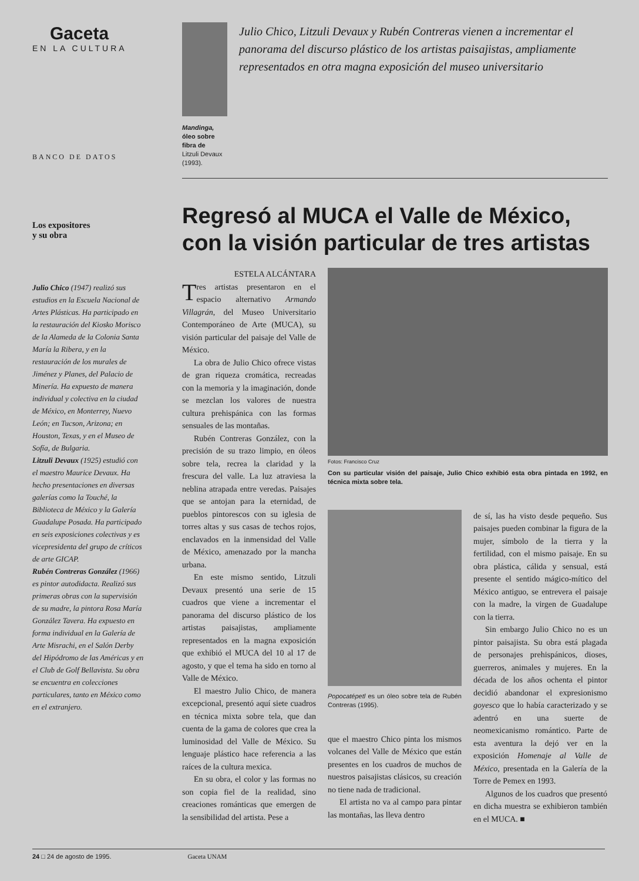Gaceta
EN LA CULTURA
BANCO DE DATOS
Los expositores
y su obra
Julio Chico (1947) realizó sus estudios en la Escuela Nacional de Artes Plásticas. Ha participado en la restauración del Kiosko Morisco de la Alameda de la Colonia Santa María la Ribera, y en la restauración de los murales de Jiménez y Planes, del Palacio de Minería. Ha expuesto de manera individual y colectiva en la ciudad de México, en Monterrey, Nuevo León; en Tucson, Arizona; en Houston, Texas, y en el Museo de Sofía, de Bulgaria.
Litzuli Devaux (1925) estudió con el maestro Maurice Devaux. Ha hecho presentaciones en diversas galerías como la Touché, la Biblioteca de México y la Galería Guadalupe Posada. Ha participado en seis exposiciones colectivas y es vicepresidenta del grupo de críticos de arte GICAP.
Rubén Contreras González (1966) es pintor autodidacta. Realizó sus primeras obras con la supervisión de su madre, la pintora Rosa María González Tavera. Ha expuesto en forma individual en la Galería de Arte Misrachi, en el Salón Derby del Hipódromo de las Américas y en el Club de Golf Bellavista. Su obra se encuentra en colecciones particulares, tanto en México como en el extranjero.
Mandinga, óleo sobre fibra de
Litzuli Devaux (1993).
Julio Chico, Litzuli Devaux y Rubén Contreras vienen a incrementar el panorama del discurso plástico de los artistas paisajistas, ampliamente representados en otra magna exposición del museo universitario
Regresó al MUCA el Valle de México, con la visión particular de tres artistas
ESTELA ALCÁNTARA
Tres artistas presentaron en el espacio alternativo Armando Villagrán, del Museo Universitario Contemporáneo de Arte (MUCA), su visión particular del paisaje del Valle de México.
La obra de Julio Chico ofrece vistas de gran riqueza cromática, recreadas con la memoria y la imaginación, donde se mezclan los valores de nuestra cultura prehispánica con las formas sensuales de las montañas.
Rubén Contreras González, con la precisión de su trazo limpio, en óleos sobre tela, recrea la claridad y la frescura del valle. La luz atraviesa la neblina atrapada entre veredas. Paisajes que se antojan para la eternidad, de pueblos pintorescos con su iglesia de torres altas y sus casas de techos rojos, enclavados en la inmensidad del Valle de México, amenazado por la mancha urbana.
En este mismo sentido, Litzuli Devaux presentó una serie de 15 cuadros que viene a incrementar el panorama del discurso plástico de los artistas paisajistas, ampliamente representados en la magna exposición que exhibió el MUCA del 10 al 17 de agosto, y que el tema ha sido en torno al Valle de México.
El maestro Julio Chico, de manera excepcional, presentó aquí siete cuadros en técnica mixta sobre tela, que dan cuenta de la gama de colores que crea la luminosidad del Valle de México. Su lenguaje plástico hace referencia a las raíces de la cultura mexica.
En su obra, el color y las formas no son copia fiel de la realidad, sino creaciones románticas que emergen de la sensibilidad del artista. Pese a
Fotos: Francisco Cruz
Con su particular visión del paisaje, Julio Chico exhibió esta obra pintada en 1992, en técnica mixta sobre tela.
Popocatépetl es un óleo sobre tela de Rubén Contreras (1995).
que el maestro Chico pinta los mismos volcanes del Valle de México que están presentes en los cuadros de muchos de nuestros paisajistas clásicos, su creación no tiene nada de tradicional.
El artista no va al campo para pintar las montañas, las lleva dentro
de sí, las ha visto desde pequeño. Sus paisajes pueden combinar la figura de la mujer, símbolo de la tierra y la fertilidad, con el mismo paisaje. En su obra plástica, cálida y sensual, está presente el sentido mágico-mítico del México antiguo, se entrevera el paisaje con la madre, la virgen de Guadalupe con la tierra.
Sin embargo Julio Chico no es un pintor paisajista. Su obra está plagada de personajes prehispánicos, dioses, guerreros, animales y mujeres. En la década de los años ochenta el pintor decidió abandonar el expresionismo goyesco que lo había caracterizado y se adentró en una suerte de neomexicanismo romántico. Parte de esta aventura la dejó ver en la exposición Homenaje al Valle de México, presentada en la Galería de la Torre de Pemex en 1993.
Algunos de los cuadros que presentó en dicha muestra se exhibieron también en el MUCA. ■
24 □ 24 de agosto de 1995. Gaceta UNAM